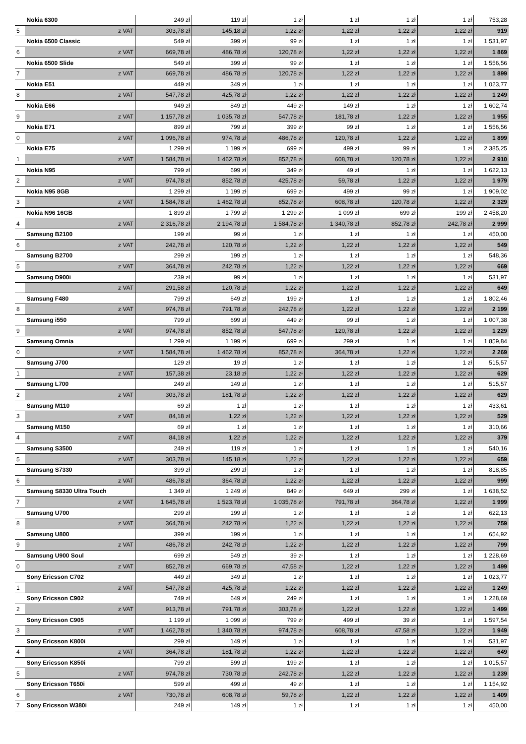| | Nokia 6300 | 249 zł | 119 zł | 1 zł | 1 zł | 1 zł | 1 zł | 753,28 |
| 5 | z VAT | 303,78 zł | 145,18 zł | 1,22 zł | 1,22 zł | 1,22 zł | 1,22 zł | 919 |
| | Nokia 6500 Classic | 549 zł | 399 zł | 99 zł | 1 zł | 1 zł | 1 zł | 1 531,97 |
| 6 | z VAT | 669,78 zł | 486,78 zł | 120,78 zł | 1,22 zł | 1,22 zł | 1,22 zł | 1 869 |
| | Nokia 6500 Slide | 549 zł | 399 zł | 99 zł | 1 zł | 1 zł | 1 zł | 1 556,56 |
| 7 | z VAT | 669,78 zł | 486,78 zł | 120,78 zł | 1,22 zł | 1,22 zł | 1,22 zł | 1 899 |
| | Nokia E51 | 449 zł | 349 zł | 1 zł | 1 zł | 1 zł | 1 zł | 1 023,77 |
| 8 | z VAT | 547,78 zł | 425,78 zł | 1,22 zł | 1,22 zł | 1,22 zł | 1,22 zł | 1 249 |
| | Nokia E66 | 949 zł | 849 zł | 449 zł | 149 zł | 1 zł | 1 zł | 1 602,74 |
| 9 | z VAT | 1 157,78 zł | 1 035,78 zł | 547,78 zł | 181,78 zł | 1,22 zł | 1,22 zł | 1 955 |
| | Nokia E71 | 899 zł | 799 zł | 399 zł | 99 zł | 1 zł | 1 zł | 1 556,56 |
| 0 | z VAT | 1 096,78 zł | 974,78 zł | 486,78 zł | 120,78 zł | 1,22 zł | 1,22 zł | 1 899 |
| | Nokia E75 | 1 299 zł | 1 199 zł | 699 zł | 499 zł | 99 zł | 1 zł | 2 385,25 |
| 1 | z VAT | 1 584,78 zł | 1 462,78 zł | 852,78 zł | 608,78 zł | 120,78 zł | 1,22 zł | 2 910 |
| | Nokia N95 | 799 zł | 699 zł | 349 zł | 49 zł | 1 zł | 1 zł | 1 622,13 |
| 2 | z VAT | 974,78 zł | 852,78 zł | 425,78 zł | 59,78 zł | 1,22 zł | 1,22 zł | 1 979 |
| | Nokia N95 8GB | 1 299 zł | 1 199 zł | 699 zł | 499 zł | 99 zł | 1 zł | 1 909,02 |
| 3 | z VAT | 1 584,78 zł | 1 462,78 zł | 852,78 zł | 608,78 zł | 120,78 zł | 1,22 zł | 2 329 |
| | Nokia N96 16GB | 1 899 zł | 1 799 zł | 1 299 zł | 1 099 zł | 699 zł | 199 zł | 2 458,20 |
| 4 | z VAT | 2 316,78 zł | 2 194,78 zł | 1 584,78 zł | 1 340,78 zł | 852,78 zł | 242,78 zł | 2 999 |
| | Samsung B2100 | 199 zł | 99 zł | 1 zł | 1 zł | 1 zł | 1 zł | 450,00 |
| 6 | z VAT | 242,78 zł | 120,78 zł | 1,22 zł | 1,22 zł | 1,22 zł | 1,22 zł | 549 |
| | Samsung B2700 | 299 zł | 199 zł | 1 zł | 1 zł | 1 zł | 1 zł | 548,36 |
| 5 | z VAT | 364,78 zł | 242,78 zł | 1,22 zł | 1,22 zł | 1,22 zł | 1,22 zł | 669 |
| | Samsung D900i | 239 zł | 99 zł | 1 zł | 1 zł | 1 zł | 1 zł | 531,97 |
| | z VAT | 291,58 zł | 120,78 zł | 1,22 zł | 1,22 zł | 1,22 zł | 1,22 zł | 649 |
| | Samsung F480 | 799 zł | 649 zł | 199 zł | 1 zł | 1 zł | 1 zł | 1 802,46 |
| 8 | z VAT | 974,78 zł | 791,78 zł | 242,78 zł | 1,22 zł | 1,22 zł | 1,22 zł | 2 199 |
| | Samsung i550 | 799 zł | 699 zł | 449 zł | 99 zł | 1 zł | 1 zł | 1 007,38 |
| 9 | z VAT | 974,78 zł | 852,78 zł | 547,78 zł | 120,78 zł | 1,22 zł | 1,22 zł | 1 229 |
| | Samsung Omnia | 1 299 zł | 1 199 zł | 699 zł | 299 zł | 1 zł | 1 zł | 1 859,84 |
| 0 | z VAT | 1 584,78 zł | 1 462,78 zł | 852,78 zł | 364,78 zł | 1,22 zł | 1,22 zł | 2 269 |
| | Samsung J700 | 129 zł | 19 zł | 1 zł | 1 zł | 1 zł | 1 zł | 515,57 |
| 1 | z VAT | 157,38 zł | 23,18 zł | 1,22 zł | 1,22 zł | 1,22 zł | 1,22 zł | 629 |
| | Samsung L700 | 249 zł | 149 zł | 1 zł | 1 zł | 1 zł | 1 zł | 515,57 |
| 2 | z VAT | 303,78 zł | 181,78 zł | 1,22 zł | 1,22 zł | 1,22 zł | 1,22 zł | 629 |
| | Samsung M110 | 69 zł | 1 zł | 1 zł | 1 zł | 1 zł | 1 zł | 433,61 |
| 3 | z VAT | 84,18 zł | 1,22 zł | 1,22 zł | 1,22 zł | 1,22 zł | 1,22 zł | 529 |
| | Samsung M150 | 69 zł | 1 zł | 1 zł | 1 zł | 1 zł | 1 zł | 310,66 |
| 4 | z VAT | 84,18 zł | 1,22 zł | 1,22 zł | 1,22 zł | 1,22 zł | 1,22 zł | 379 |
| | Samsung S3500 | 249 zł | 119 zł | 1 zł | 1 zł | 1 zł | 1 zł | 540,16 |
| 5 | z VAT | 303,78 zł | 145,18 zł | 1,22 zł | 1,22 zł | 1,22 zł | 1,22 zł | 659 |
| | Samsung S7330 | 399 zł | 299 zł | 1 zł | 1 zł | 1 zł | 1 zł | 818,85 |
| 6 | z VAT | 486,78 zł | 364,78 zł | 1,22 zł | 1,22 zł | 1,22 zł | 1,22 zł | 999 |
| | Samsung S8330 Ultra Touch | 1 349 zł | 1 249 zł | 849 zł | 649 zł | 299 zł | 1 zł | 1 638,52 |
| 7 | z VAT | 1 645,78 zł | 1 523,78 zł | 1 035,78 zł | 791,78 zł | 364,78 zł | 1,22 zł | 1 999 |
| | Samsung U700 | 299 zł | 199 zł | 1 zł | 1 zł | 1 zł | 1 zł | 622,13 |
| 8 | z VAT | 364,78 zł | 242,78 zł | 1,22 zł | 1,22 zł | 1,22 zł | 1,22 zł | 759 |
| | Samsung U800 | 399 zł | 199 zł | 1 zł | 1 zł | 1 zł | 1 zł | 654,92 |
| 9 | z VAT | 486,78 zł | 242,78 zł | 1,22 zł | 1,22 zł | 1,22 zł | 1,22 zł | 799 |
| | Samsung U900 Soul | 699 zł | 549 zł | 39 zł | 1 zł | 1 zł | 1 zł | 1 228,69 |
| 0 | z VAT | 852,78 zł | 669,78 zł | 47,58 zł | 1,22 zł | 1,22 zł | 1,22 zł | 1 499 |
| | Sony Ericsson C702 | 449 zł | 349 zł | 1 zł | 1 zł | 1 zł | 1 zł | 1 023,77 |
| 1 | z VAT | 547,78 zł | 425,78 zł | 1,22 zł | 1,22 zł | 1,22 zł | 1,22 zł | 1 249 |
| | Sony Ericsson C902 | 749 zł | 649 zł | 249 zł | 1 zł | 1 zł | 1 zł | 1 228,69 |
| 2 | z VAT | 913,78 zł | 791,78 zł | 303,78 zł | 1,22 zł | 1,22 zł | 1,22 zł | 1 499 |
| | Sony Ericsson C905 | 1 199 zł | 1 099 zł | 799 zł | 499 zł | 39 zł | 1 zł | 1 597,54 |
| 3 | z VAT | 1 462,78 zł | 1 340,78 zł | 974,78 zł | 608,78 zł | 47,58 zł | 1,22 zł | 1 949 |
| | Sony Ericsson K800i | 299 zł | 149 zł | 1 zł | 1 zł | 1 zł | 1 zł | 531,97 |
| 4 | z VAT | 364,78 zł | 181,78 zł | 1,22 zł | 1,22 zł | 1,22 zł | 1,22 zł | 649 |
| | Sony Ericsson K850i | 799 zł | 599 zł | 199 zł | 1 zł | 1 zł | 1 zł | 1 015,57 |
| 5 | z VAT | 974,78 zł | 730,78 zł | 242,78 zł | 1,22 zł | 1,22 zł | 1,22 zł | 1 239 |
| | Sony Ericsson T650i | 599 zł | 499 zł | 49 zł | 1 zł | 1 zł | 1 zł | 1 154,92 |
| 6 | z VAT | 730,78 zł | 608,78 zł | 59,78 zł | 1,22 zł | 1,22 zł | 1,22 zł | 1 409 |
| 7 | Sony Ericsson W380i | 249 zł | 149 zł | 1 zł | 1 zł | 1 zł | 1 zł | 450,00 |